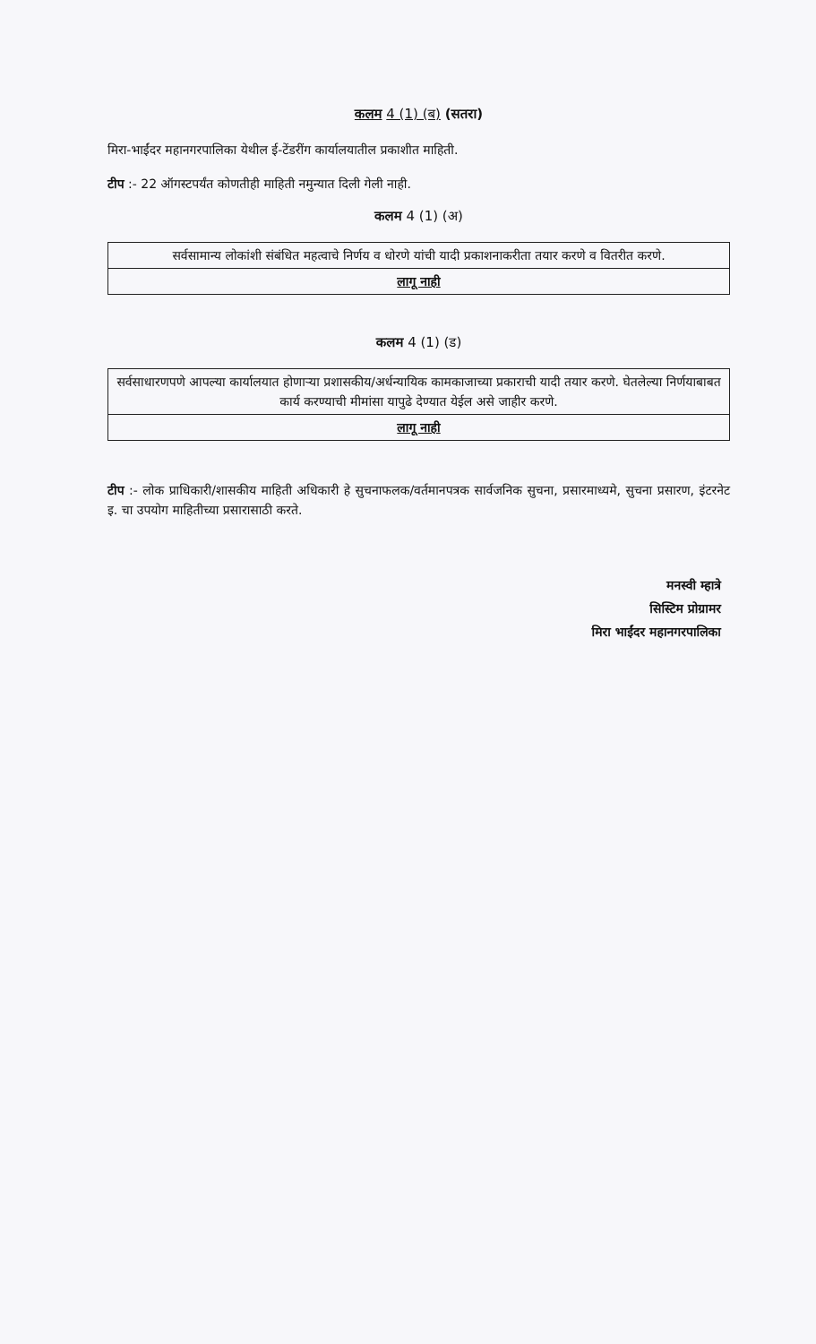कलम 4 (1) (ब) (सतरा)
मिरा-भाईंदर महानगरपालिका येथील ई-टेंडरींग कार्यालयातील प्रकाशीत माहिती.
टीप :- 22 ऑगस्टपर्यंत कोणतीही माहिती नमुन्यात दिली गेली नाही.
कलम 4 (1) (अ)
| सर्वसामान्य लोकांशी संबंधित महत्वाचे निर्णय व धोरणे यांची यादी प्रकाशनाकरीता तयार करणे व वितरीत करणे. |
| लागू नाही |
कलम 4 (1) (ड)
| सर्वसाधारणपणे आपल्या कार्यालयात होणाऱ्या प्रशासकीय/अर्धन्यायिक कामकाजाच्या प्रकाराची यादी तयार करणे. घेतलेल्या निर्णयाबाबत कार्य करण्याची मीमांसा यापुढे देण्यात येईल असे जाहीर करणे. |
| लागू नाही |
टीप :- लोक प्राधिकारी/शासकीय माहिती अधिकारी हे सुचनाफलक/वर्तमानपत्रक सार्वजनिक सुचना, प्रसारमाध्यमे, सुचना प्रसारण, इंटरनेट इ. चा उपयोग माहितीच्या प्रसारासाठी करते.
मनस्वी म्हात्रे
सिस्टिम प्रोग्रामर
मिरा भाईंदर महानगरपालिका